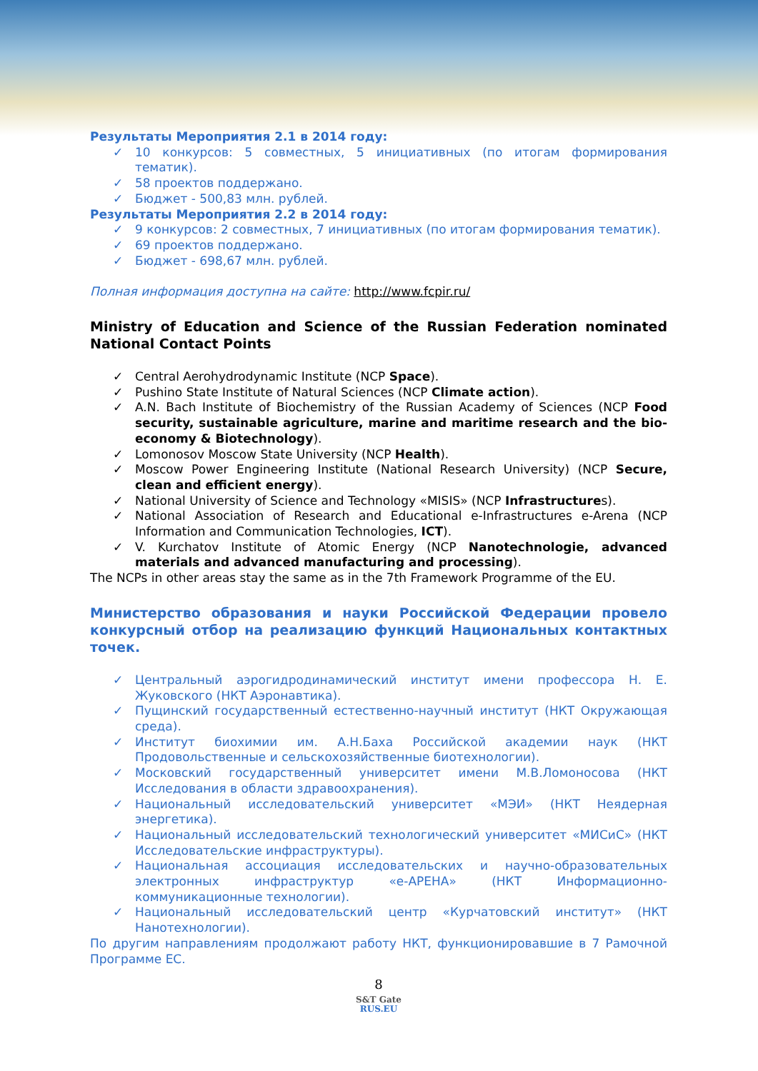Результаты Мероприятия 2.1 в 2014 году:
✓ 10 конкурсов: 5 совместных, 5 инициативных (по итогам формирования тематик).
✓ 58 проектов поддержано.
✓ Бюджет - 500,83 млн. рублей.
Результаты Мероприятия 2.2 в 2014 году:
✓ 9 конкурсов: 2 совместных, 7 инициативных (по итогам формирования тематик).
✓ 69 проектов поддержано.
✓ Бюджет - 698,67 млн. рублей.
Полная информация доступна на сайте: http://www.fcpir.ru/
Ministry of Education and Science of the Russian Federation nominated National Contact Points
✓ Central Aerohydrodynamic Institute (NCP Space).
✓ Pushino State Institute of Natural Sciences (NCP Climate action).
✓ A.N. Bach Institute of Biochemistry of the Russian Academy of Sciences (NCP Food security, sustainable agriculture, marine and maritime research and the bio-economy & Biotechnology).
✓ Lomonosov Moscow State University (NCP Health).
✓ Moscow Power Engineering Institute (National Research University) (NCP Secure, clean and efficient energy).
✓ National University of Science and Technology «MISIS» (NCP Infrastructures).
✓ National Association of Research and Educational e-Infrastructures e-Arena (NCP Information and Communication Technologies, ICT).
✓ V. Kurchatov Institute of Atomic Energy (NCP Nanotechnologie, advanced materials and advanced manufacturing and processing).
The NCPs in other areas stay the same as in the 7th Framework Programme of the EU.
Министерство образования и науки Российской Федерации провело конкурсный отбор на реализацию функций Национальных контактных точек.
✓ Центральный аэрогидродинамический институт имени профессора Н. Е. Жуковского (НКТ Аэронавтика).
✓ Пущинский государственный естественно-научный институт (НКТ Окружающая среда).
✓ Институт биохимии им. А.Н.Баха Российской академии наук (НКТ Продовольственные и сельскохозяйственные биотехнологии).
✓ Московский государственный университет имени М.В.Ломоносова (НКТ Исследования в области здравоохранения).
✓ Национальный исследовательский университет «МЭИ» (НКТ Неядерная энергетика).
✓ Национальный исследовательский технологический университет «МИСиС» (НКТ Исследовательские инфраструктуры).
✓ Национальная ассоциация исследовательских и научно-образовательных электронных инфраструктур «е-АРЕНА» (НКТ Информационно-коммуникационные технологии).
✓ Национальный исследовательский центр «Курчатовский институт» (НКТ Нанотехнологии).
По другим направлениям продолжают работу НКТ, функционировавшие в 7 Рамочной Программе ЕС.
8
S&T Gate
RUS.EU